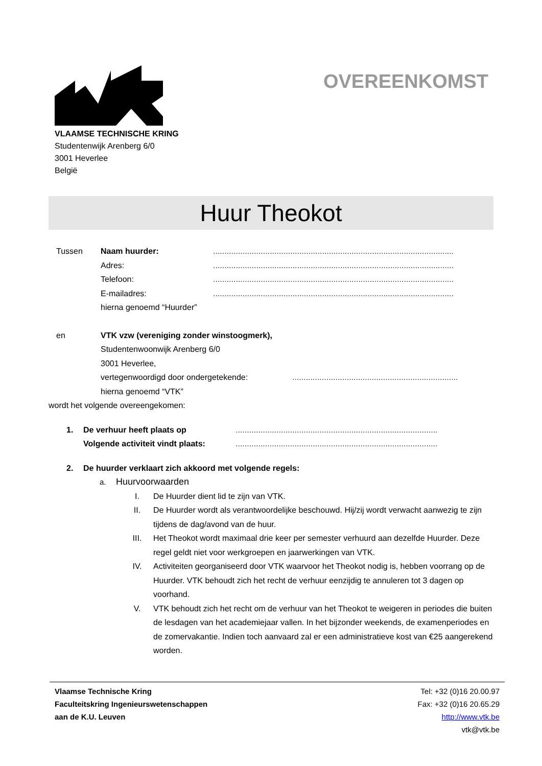VLAAMSE TECHNISCHE KRING
Studentenwijk Arenberg 6/0
3001 Heverlee
België
OVEREENKOMST
Huur Theokot
Tussen Naam huurder:..........................................................................................................
Adres:..........................................................................................................
Telefoon:..........................................................................................................
E-mailadres:..........................................................................................................
hierna genoemd “Huurder”
en VTK vzw (vereniging zonder winstoogmerk),
Studentenwoonwijk Arenberg 6/0
3001 Heverlee,
vertegenwoordigd door ondergetekende:.........................................................................
hierna genoemd “VTK”
wordt het volgende overeengekomen:
1. De verhuur heeft plaats op.........................................................................................
Volgende activiteit vindt plaats:.........................................................................................
2. De huurder verklaart zich akkoord met volgende regels:
a. Huurvoorwaarden
I. De Huurder dient lid te zijn van VTK.
II. De Huurder wordt als verantwoordelijke beschouwd. Hij/zij wordt verwacht aanwezig te zijn tijdens de dag/avond van de huur.
III. Het Theokot wordt maximaal drie keer per semester verhuurd aan dezelfde Huurder. Deze regel geldt niet voor werkgroepen en jaarwerkingen van VTK.
IV. Activiteiten georganiseerd door VTK waarvoor het Theokot nodig is, hebben voorrang op de Huurder. VTK behoudt zich het recht de verhuur eenzijdig te annuleren tot 3 dagen op voorhand.
V. VTK behoudt zich het recht om de verhuur van het Theokot te weigeren in periodes die buiten de lesdagen van het academiejaar vallen. In het bijzonder weekends, de examenperiodes en de zomervakantie. Indien toch aanvaard zal er een administratieve kost van €25 aangerekend worden.
Vlaamse Technische Kring
Faculteitskring Ingenieurswetenschappen
aan de K.U. Leuven
Tel: +32 (0)16 20.00.97
Fax: +32 (0)16 20.65.29
http://www.vtk.be
vtk@vtk.be